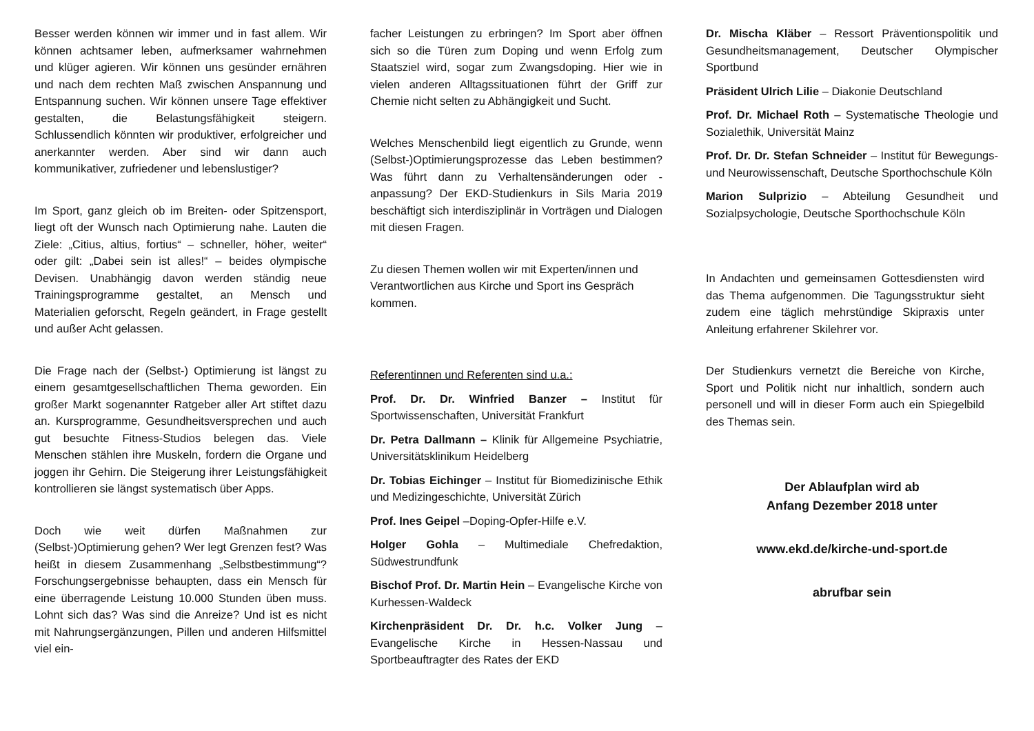Besser werden können wir immer und in fast allem. Wir können achtsamer leben, aufmerksamer wahrnehmen und klüger agieren. Wir können uns gesünder ernähren und nach dem rechten Maß zwischen Anspannung und Entspannung suchen. Wir können unsere Tage effektiver gestalten, die Belastungsfähigkeit steigern. Schlussendlich könnten wir produktiver, erfolgreicher und anerkannter werden. Aber sind wir dann auch kommunikativer, zufriedener und lebenslustiger?
Im Sport, ganz gleich ob im Breiten- oder Spitzensport, liegt oft der Wunsch nach Optimierung nahe. Lauten die Ziele: „Citius, altius, fortius“ – schneller, höher, weiter“ oder gilt: „Dabei sein ist alles!“ – beides olympische Devisen. Unabhängig davon werden ständig neue Trainingsprogramme gestaltet, an Mensch und Materialien geforscht, Regeln geändert, in Frage gestellt und außer Acht gelassen.
Die Frage nach der (Selbst-) Optimierung ist längst zu einem gesamtgesellschaftlichen Thema geworden. Ein großer Markt sogenannter Ratgeber aller Art stiftet dazu an. Kursprogramme, Gesundheitsversprechen und auch gut besuchte Fitness-Studios belegen das. Viele Menschen stählen ihre Muskeln, fordern die Organe und joggen ihr Gehirn. Die Steigerung ihrer Leistungsfähigkeit kontrollieren sie längst systematisch über Apps.
Doch wie weit dürfen Maßnahmen zur (Selbst-)Optimierung gehen? Wer legt Grenzen fest? Was heißt in diesem Zusammenhang „Selbstbestimmung“? Forschungsergebnisse behaupten, dass ein Mensch für eine überragende Leistung 10.000 Stunden üben muss. Lohnt sich das? Was sind die Anreize? Und ist es nicht mit Nahrungsergänzungen, Pillen und anderen Hilfsmittel viel ein-
facher Leistungen zu erbringen? Im Sport aber öffnen sich so die Türen zum Doping und wenn Erfolg zum Staatsziel wird, sogar zum Zwangsdoping. Hier wie in vielen anderen Alltagssituationen führt der Griff zur Chemie nicht selten zu Abhängigkeit und Sucht.
Welches Menschenbild liegt eigentlich zu Grunde, wenn (Selbst-)Optimierungsprozesse das Leben bestimmen? Was führt dann zu Verhaltensänderungen oder -anpassung? Der EKD-Studienkurs in Sils Maria 2019 beschäftigt sich interdisziplinär in Vorträgen und Dialogen mit diesen Fragen.
Zu diesen Themen wollen wir mit Experten/innen und Verantwortlichen aus Kirche und Sport ins Gespräch kommen.
Referentinnen und Referenten sind u.a.:
Prof. Dr. Dr. Winfried Banzer – Institut für Sportwissenschaften, Universität Frankfurt
Dr. Petra Dallmann – Klinik für Allgemeine Psychiatrie, Universitätsklinikum Heidelberg
Dr. Tobias Eichinger – Institut für Biomedizinische Ethik und Medizingeschichte, Universität Zürich
Prof. Ines Geipel –Doping-Opfer-Hilfe e.V.
Holger Gohla – Multimediale Chefredaktion, Südwestrundfunk
Bischof Prof. Dr. Martin Hein – Evangelische Kirche von Kurhessen-Waldeck
Kirchenpräsident Dr. Dr. h.c. Volker Jung – Evangelische Kirche in Hessen-Nassau und Sportbeauftragter des Rates der EKD
Dr. Mischa Kläber – Ressort Präventionspolitik und Gesundheitsmanagement, Deutscher Olympischer Sportbund
Präsident Ulrich Lilie – Diakonie Deutschland
Prof. Dr. Michael Roth – Systematische Theologie und Sozialethik, Universität Mainz
Prof. Dr. Dr. Stefan Schneider – Institut für Bewegungs- und Neurowissenschaft, Deutsche Sporthochschule Köln
Marion Sulprizio – Abteilung Gesundheit und Sozialpsychologie, Deutsche Sporthochschule Köln
In Andachten und gemeinsamen Gottesdiensten wird das Thema aufgenommen. Die Tagungsstruktur sieht zudem eine täglich mehrstündige Skipraxis unter Anleitung erfahrener Skilehrer vor.
Der Studienkurs vernetzt die Bereiche von Kirche, Sport und Politik nicht nur inhaltlich, sondern auch personell und will in dieser Form auch ein Spiegelbild des Themas sein.
Der Ablaufplan wird ab
Anfang Dezember 2018 unter
www.ekd.de/kirche-und-sport.de
abrufbar sein